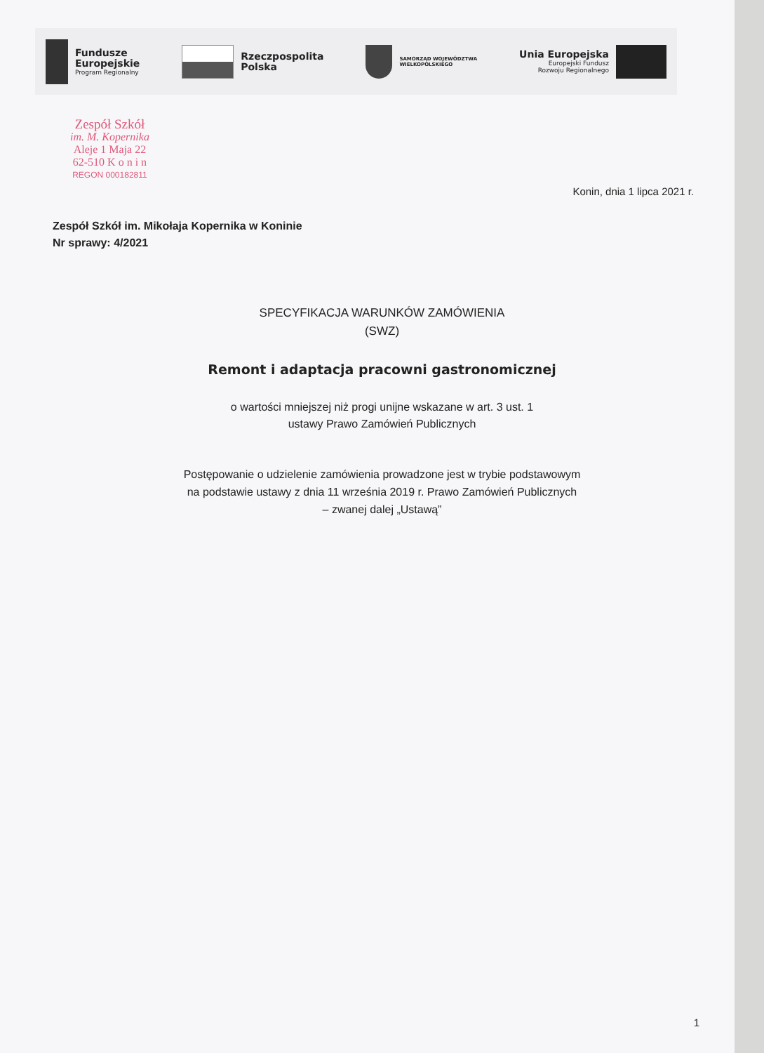Fundusze
Europejskie
Program Regionalny
Rzeczpospolita
Polska
SAMORZĄD WOJEWÓDZTWA
WIELKOPOLSKIEGO
Unia Europejska
Europejski Fundusz
Rozwoju Regionalnego
Zespół Szkół
im. M. Kopernika
Aleje 1 Maja 22
62-510 K o n i n
REGON 000182811
Konin, dnia 1 lipca 2021 r.
Zespół Szkół im. Mikołaja Kopernika w Koninie
Nr sprawy: 4/2021
SPECYFIKACJA WARUNKÓW ZAMÓWIENIA
(SWZ)
Remont i adaptacja pracowni gastronomicznej
o wartości mniejszej niż progi unijne wskazane w art. 3 ust. 1
ustawy Prawo Zamówień Publicznych
Postępowanie o udzielenie zamówienia prowadzone jest w trybie podstawowym
na podstawie ustawy z dnia 11 września 2019 r. Prawo Zamówień Publicznych
– zwanej dalej „Ustawą”
1